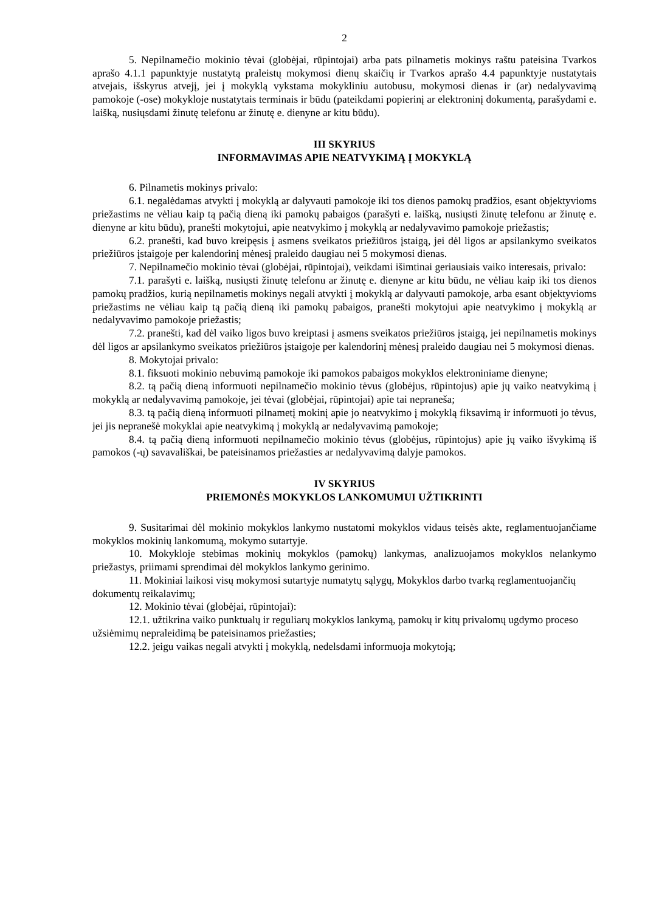2
5. Nepilnamečio mokinio tėvai (globėjai, rūpintojai) arba pats pilnametis mokinys raštu pateisina Tvarkos aprašo 4.1.1 papunktyje nustatytą praleistų mokymosi dienų skaičių ir Tvarkos aprašo 4.4 papunktyje nustatytais atvejais, išskyrus atvejį, jei į mokyklą vykstama mokykliniu autobusu, mokymosi dienas ir (ar) nedalyvavimą pamokoje (-ose) mokykloje nustatytais terminais ir būdu (pateikdami popierinį ar elektroninį dokumentą, parašydami e. laišką, nusiųsdami žinutę telefonu ar žinutę e. dienyne ar kitu būdu).
III SKYRIUS
INFORMAVIMAS APIE NEATVYKIMĄ Į MOKYKLĄ
6. Pilnametis mokinys privalo:
6.1. negalėdamas atvykti į mokyklą ar dalyvauti pamokoje iki tos dienos pamokų pradžios, esant objektyvioms priežastims ne vėliau kaip tą pačią dieną iki pamokų pabaigos (parašyti e. laišką, nusiųsti žinutę telefonu ar žinutę e. dienyne ar kitu būdu), pranešti mokytojui, apie neatvykimo į mokyklą ar nedalyvavimo pamokoje priežastis;
6.2. pranešti, kad buvo kreipęsis į asmens sveikatos priežiūros įstaigą, jei dėl ligos ar apsilankymo sveikatos priežiūros įstaigoje per kalendorinį mėnesį praleido daugiau nei 5 mokymosi dienas.
7. Nepilnamečio mokinio tėvai (globėjai, rūpintojai), veikdami išimtinai geriausiais vaiko interesais, privalo:
7.1. parašyti e. laišką, nusiųsti žinutę telefonu ar žinutę e. dienyne ar kitu būdu, ne vėliau kaip iki tos dienos pamokų pradžios, kurią nepilnametis mokinys negali atvykti į mokyklą ar dalyvauti pamokoje, arba esant objektyvioms priežastims ne vėliau kaip tą pačią dieną iki pamokų pabaigos, pranešti mokytojui apie neatvykimo į mokyklą ar nedalyvavimo pamokoje priežastis;
7.2. pranešti, kad dėl vaiko ligos buvo kreiptasi į asmens sveikatos priežiūros įstaigą, jei nepilnametis mokinys dėl ligos ar apsilankymo sveikatos priežiūros įstaigoje per kalendorinį mėnesį praleido daugiau nei 5 mokymosi dienas.
8. Mokytojai privalo:
8.1. fiksuoti mokinio nebuvimą pamokoje iki pamokos pabaigos mokyklos elektroniniame dienyne;
8.2. tą pačią dieną informuoti nepilnamečio mokinio tėvus (globėjus, rūpintojus) apie jų vaiko neatvykimą į mokyklą ar nedalyvavimą pamokoje, jei tėvai (globėjai, rūpintojai) apie tai nepraneša;
8.3. tą pačią dieną informuoti pilnametį mokinį apie jo neatvykimo į mokyklą fiksavimą ir informuoti jo tėvus, jei jis nepranešė mokyklai apie neatvykimą į mokyklą ar nedalyvavimą pamokoje;
8.4. tą pačią dieną informuoti nepilnamečio mokinio tėvus (globėjus, rūpintojus) apie jų vaiko išvykimą iš pamokos (-ų) savavališkai, be pateisinamos priežasties ar nedalyvavimą dalyje pamokos.
IV SKYRIUS
PRIEMONĖS MOKYKLOS LANKOMUMUI UŽTIKRINTI
9. Susitarimai dėl mokinio mokyklos lankymo nustatomi mokyklos vidaus teisės akte, reglamentuojančiame mokyklos mokinių lankomumą, mokymo sutartyje.
10. Mokykloje stebimas mokinių mokyklos (pamokų) lankymas, analizuojamos mokyklos nelankymo priežastys, priimami sprendimai dėl mokyklos lankymo gerinimo.
11. Mokiniai laikosi visų mokymosi sutartyje numatytų sąlygų, Mokyklos darbo tvarką reglamentuojančių dokumentų reikalavimų;
12. Mokinio tėvai (globėjai, rūpintojai):
12.1. užtikrina vaiko punktualų ir reguliarų mokyklos lankymą, pamokų ir kitų privalomų ugdymo proceso užsiėmimų nepraleidimą be pateisinamos priežasties;
12.2. jeigu vaikas negali atvykti į mokyklą, nedelsdami informuoja mokytoją;